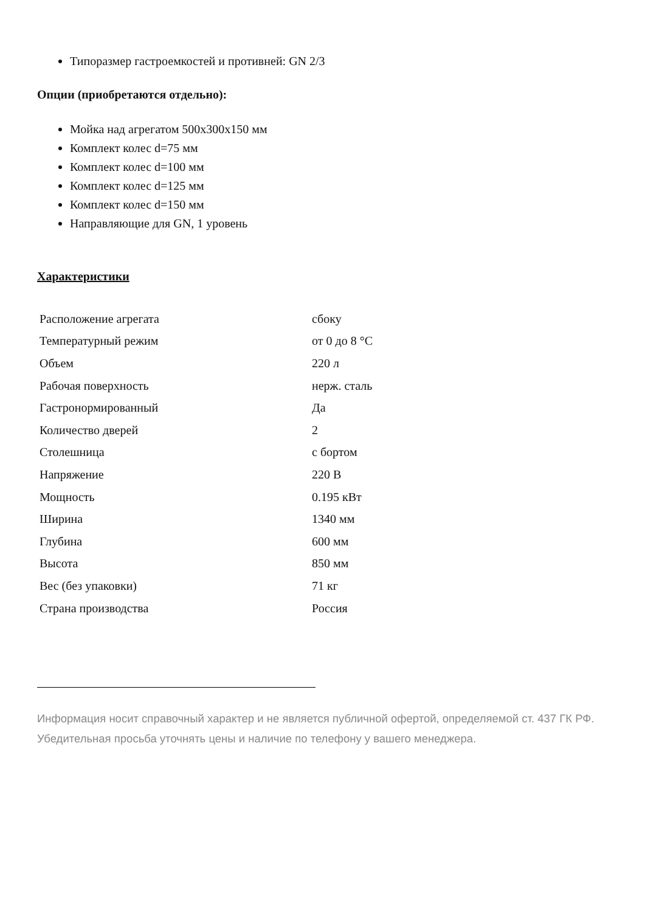Типоразмер гастроемкостей и противней: GN 2/3
Опции (приобретаются отдельно):
Мойка над агрегатом 500x300x150 мм
Комплект колес d=75 мм
Комплект колес d=100 мм
Комплект колес d=125 мм
Комплект колес d=150 мм
Направляющие для GN, 1 уровень
Характеристики
| Расположение агрегата | сбоку |
| Температурный режим | от 0 до 8 °C |
| Объем | 220 л |
| Рабочая поверхность | нерж. сталь |
| Гастронормированный | Да |
| Количество дверей | 2 |
| Столешница | с бортом |
| Напряжение | 220 В |
| Мощность | 0.195 кВт |
| Ширина | 1340 мм |
| Глубина | 600 мм |
| Высота | 850 мм |
| Вес (без упаковки) | 71 кг |
| Страна производства | Россия |
Информация носит справочный характер и не является публичной офертой, определяемой ст. 437 ГК РФ. Убедительная просьба уточнять цены и наличие по телефону у вашего менеджера.